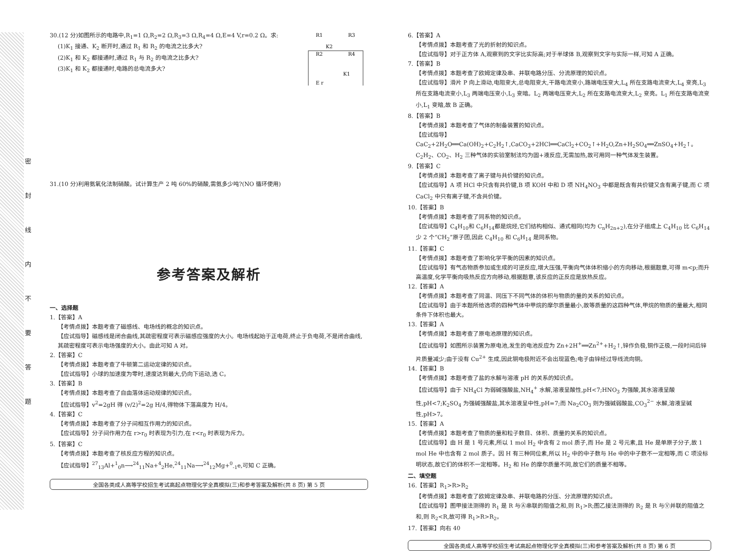密
封
线
内
不
要
答
题
R1
R3
K2
R2
R4
K1
E r
30.(12 分)如图所示的电路中,R<sub>1</sub>=1 Ω,R<sub>2</sub>=2 Ω,R<sub>3</sub>=3 Ω,R<sub>4</sub>=4 Ω,E=4 V,r=0.2 Ω。求:
(1)K<sub>1</sub> 接通、K<sub>2</sub> 断开时,通过 R<sub>1</sub> 和 R<sub>2</sub> 的电流之比多大?
(2)K<sub>1</sub> 和 K<sub>2</sub> 都接通时,通过 R<sub>1</sub> 与 R<sub>2</sub> 的电流之比多大?
(3)K<sub>1</sub> 和 K<sub>2</sub> 都接通时,电路的总电流多大?
31.(10 分)利用氨氧化法制硝酸。试计算生产 2 吨 60%的硝酸,需氨多少吨?(NO 循环使用)
参考答案及解析
一、选择题
1.【答案】A
【考情点拨】本题考查了磁感线、电场线的概念的知识点。
【应试指导】磁感线是闭合曲线,其疏密程度可表示磁感应强度的大小。电场线起始于正电荷,终止于负电荷,不是闭合曲线,其疏密程度可表示电场强度的大小。由此可知 A 对。
2.【答案】C
【考情点拨】本题考查了牛顿第二运动定律的知识点。
【应试指导】小球的加速度为零时,速度达到最大,仍向下运动,选 C。
3.【答案】B
【考情点拨】本题考查了自由落体运动规律的知识点。
【应试指导】v<sup>2</sup>=2gH 得 (v/2)<sup>2</sup>=2g H/4,得物体下落高度为 H/4。
4.【答案】C
【考情点拨】本题考查了分子间相互作用力的知识点。
【应试指导】分子间作用力在 r>r<sub>0</sub> 时表现为引力,在 r<r<sub>0</sub> 时表现为斥力。
5.【答案】C
【考情点拨】本题考查了核反应方程的知识点。
【应试指导】<sup>27</sup><sub>13</sub>Al+<sup>1</sup><sub>0</sub>n⟶<sup>24</sup><sub>11</sub>Na+<sup>4</sup><sub>2</sub>He,<sup>24</sup><sub>11</sub>Na⟶<sup>24</sup><sub>12</sub>Mg+<sup>0</sup><sub>-1</sub>e,可知 C 正确。
全国各类成人高等学校招生考试高起点物理化学全真模拟(三)和参考答案及解析(共 8 页) 第 5 页
6.【答案】A
【考情点拨】本题考查了光的折射的知识点。
【应试指导】对于正方体 A,观察到的文字比实际高;对于半球体 B,观察到文字与实际一样,可知 A 正确。
7.【答案】B
【考情点拨】本题考查了欧姆定律及串、并联电路分压、分流原理的知识点。
【应试指导】滑片 P 向上滑动,电阻变大,总电阻变大,干路电流变小,路端电压变大,L<sub>4</sub> 所在支路电流变大,L<sub>4</sub> 变亮,L<sub>3</sub> 所在支路电流变小,L<sub>3</sub> 两端电压变小,L<sub>3</sub> 变暗。L<sub>2</sub> 两端电压变大,L<sub>2</sub> 所在支路电流变大,L<sub>2</sub> 变亮。L<sub>1</sub> 所在支路电流变小,L<sub>1</sub> 变暗,故 B 正确。
8.【答案】B
【考情点拨】本题考查了气体的制备装置的知识点。
【应试指导】CaC<sub>2</sub>+2H<sub>2</sub>O══Ca(OH)<sub>2</sub>+C<sub>2</sub>H<sub>2</sub>↑,CaCO<sub>3</sub>+2HCl══CaCl<sub>2</sub>+CO<sub>2</sub>↑+H<sub>2</sub>O,Zn+H<sub>2</sub>SO<sub>4</sub>══ZnSO<sub>4</sub>+H<sub>2</sub>↑。C<sub>2</sub>H<sub>2</sub>、CO<sub>2</sub>、H<sub>2</sub> 三种气体的实验室制法均为固+液反应,无需加热,故可用同一种气体发生装置。
9.【答案】C
【考情点拨】本题考查了离子键与共价键的知识点。
【应试指导】A 项 HCl 中只含有共价键,B 项 KOH 中和 D 项 NH<sub>4</sub>NO<sub>3</sub> 中都是既含有共价键又含有离子键,而 C 项 CaCl<sub>2</sub> 中只有离子键,不含共价键。
10.【答案】B
【考情点拨】本题考查了同系物的知识点。
【应试指导】C<sub>4</sub>H<sub>10</sub>和 C<sub>6</sub>H<sub>14</sub>都是烷烃,它们结构相似、通式相同(均为 C<sub>n</sub>H<sub>2n+2</sub>),在分子组成上 C<sub>4</sub>H<sub>10</sub> 比 C<sub>6</sub>H<sub>14</sub> 少 2 个“CH<sub>2</sub>”原子团,因此 C<sub>4</sub>H<sub>10</sub> 和 C<sub>6</sub>H<sub>14</sub> 是同系物。
11.【答案】C
【考情点拨】本题考查了影响化学平衡的因素的知识点。
【应试指导】有气态物质参加或生成的可逆反应,增大压强,平衡向气体体积缩小的方向移动,根据题意,可得 m<p;而升高温度,化学平衡向吸热反应方向移动,根据题意,该反应的正反应是放热反应。
12.【答案】A
【考情点拨】本题考查了同温、同压下不同气体的体积与物质的量的关系的知识点。
【应试指导】由于本题所给选项的四种气体中甲烷的摩尔质量最小,故等质量的这四种气体,甲烷的物质的量最大,相同条件下体积也最大。
13.【答案】A
【考情点拨】本题考查了原电池原理的知识点。
【应试指导】如图所示装置为原电池,发生的电池反应为 Zn+2H<sup>+</sup>══Zn<sup>2+</sup>+H<sub>2</sub>↑,锌作负极,铜作正极,一段时间后锌片质量减少;由于没有 Cu<sup>2+</sup> 生成,因此铜电极附近不会出现蓝色;电子由锌经过导线流向铜。
14.【答案】B
【考情点拨】本题考查了盐的水解与溶液 pH 的关系的知识点。
【应试指导】由于 NH<sub>4</sub>Cl 为弱碱强酸盐,NH<sub>4</sub><sup>+</sup> 水解,溶液呈酸性,pH<7;HNO<sub>3</sub> 为强酸,其水溶液呈酸性,pH<7;K<sub>2</sub>SO<sub>4</sub> 为强碱强酸盐,其水溶液呈中性,pH=7;而 Na<sub>2</sub>CO<sub>3</sub> 则为强碱弱酸盐,CO<sub>3</sub><sup>2−</sup> 水解,溶液呈碱性,pH>7。
15.【答案】A
【考情点拨】本题考查了物质的量和粒子数目、体积、质量的关系的知识点。
【应试指导】由 H 是 1 号元素,所以 1 mol H<sub>2</sub> 中含有 2 mol 质子,而 He 是 2 号元素,且 He 是单原子分子,故 1 mol He 中也含有 2 mol 质子。因 H 有三种同位素,所以 H<sub>2</sub> 中的中子数与 He 中的中子数不一定相等,而 C 项没标明状态,故它们的体积不一定相等。H<sub>2</sub> 和 He 的摩尔质量不同,故它们的质量不相等。
二、填空题
16.【答案】R<sub>1</sub>>R>R<sub>2</sub>
【考情点拨】本题考查了欧姆定律及串、并联电路的分压、分流原理的知识点。
【应试指导】图甲接法测得的 R<sub>1</sub> 是 R 与Ⓐ串联的阻值之和,则 R<sub>1</sub>>R;图乙接法测得的 R<sub>2</sub> 是 R 与Ⓥ并联的阻值之和,则 R<sub>2</sub><R,故可得 R<sub>1</sub>>R>R<sub>2</sub>。
17.【答案】向右 40
全国各类成人高等学校招生考试高起点物理化学全真模拟(三)和参考答案及解析(共 8 页) 第 6 页